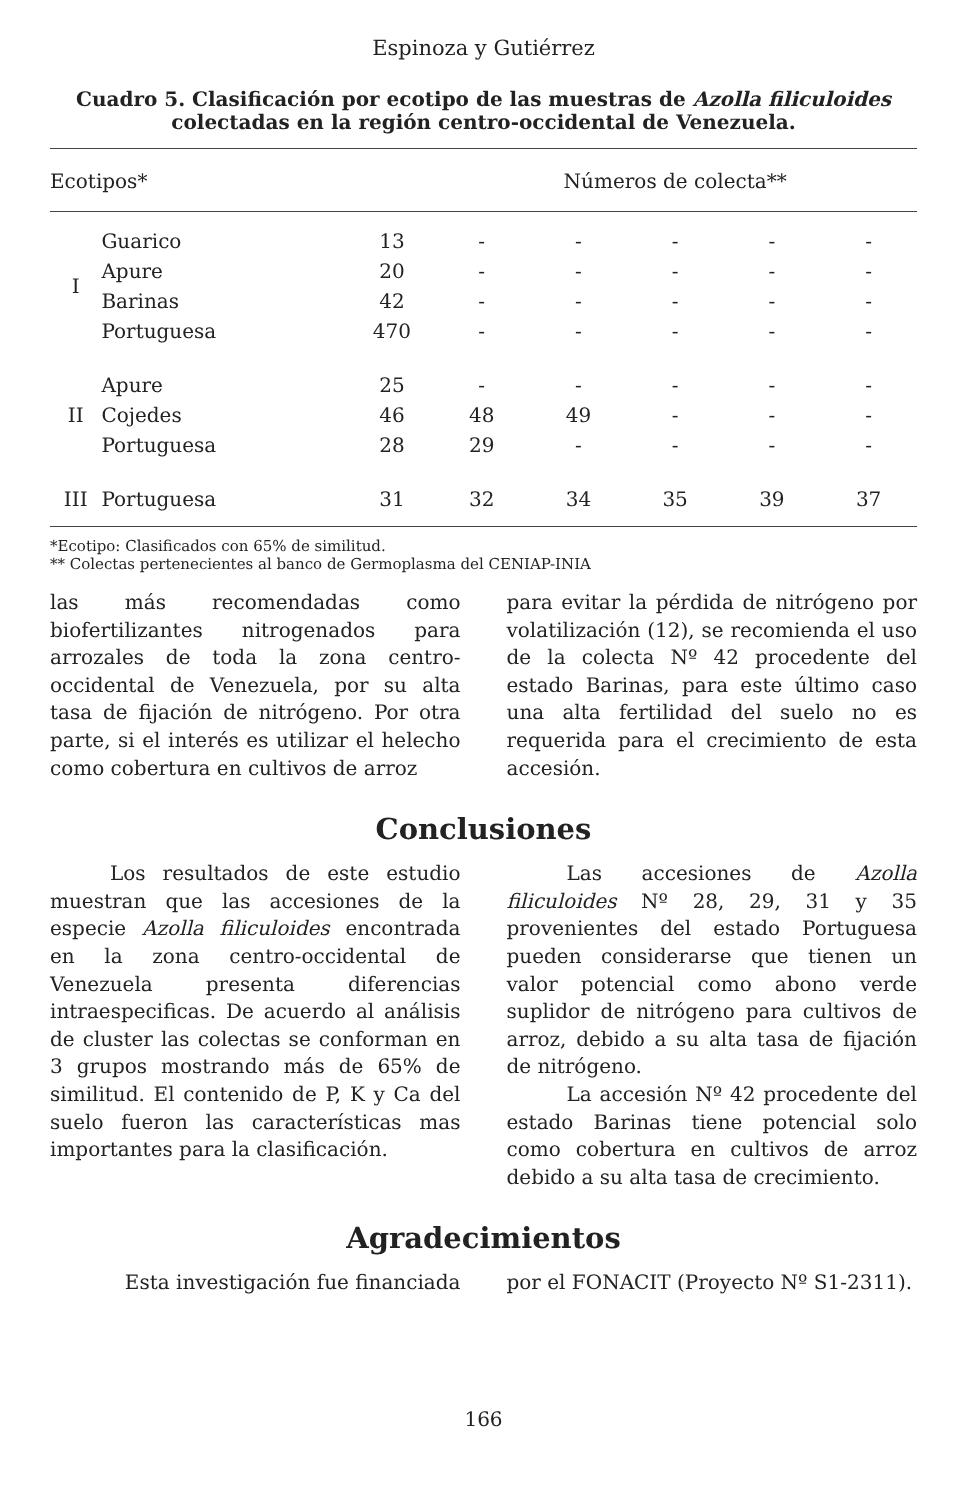Espinoza y Gutiérrez
Cuadro 5. Clasificación por ecotipo de las muestras de Azolla filiculoides
colectadas en la región centro-occidental de Venezuela.
| Ecotipos* | | | Números de colecta** | | | | |
| --- | --- | --- | --- | --- | --- | --- | --- |
| I | Guarico | 13 | - | - | - | - | - |
| | Apure | 20 | - | - | - | - | - |
| | Barinas | 42 | - | - | - | - | - |
| | Portuguesa | 470 | - | - | - | - | - |
| II | Apure | 25 | - | - | - | - | - |
| | Cojedes | 46 | 48 | 49 | - | - | - |
| | Portuguesa | 28 | 29 | - | - | - | - |
| III | Portuguesa | 31 | 32 | 34 | 35 | 39 | 37 |
*Ecotipo: Clasificados con 65% de similitud.
** Colectas pertenecientes al banco de Germoplasma del CENIAP-INIA
las más recomendadas como biofertilizantes nitrogenados para arrozales de toda la zona centro-occidental de Venezuela, por su alta tasa de fijación de nitrógeno. Por otra parte, si el interés es utilizar el helecho como cobertura en cultivos de arroz
para evitar la pérdida de nitrógeno por volatilización (12), se recomienda el uso de la colecta Nº 42 procedente del estado Barinas, para este último caso una alta fertilidad del suelo no es requerida para el crecimiento de esta accesión.
Conclusiones
Los resultados de este estudio muestran que las accesiones de la especie Azolla filiculoides encontrada en la zona centro-occidental de Venezuela presenta diferencias intraespecificas. De acuerdo al análisis de cluster las colectas se conforman en 3 grupos mostrando más de 65% de similitud. El contenido de P, K y Ca del suelo fueron las características mas importantes para la clasificación.
Las accesiones de Azolla filiculoides Nº 28, 29, 31 y 35 provenientes del estado Portuguesa pueden considerarse que tienen un valor potencial como abono verde suplidor de nitrógeno para cultivos de arroz, debido a su alta tasa de fijación de nitrógeno.
La accesión Nº 42 procedente del estado Barinas tiene potencial solo como cobertura en cultivos de arroz debido a su alta tasa de crecimiento.
Agradecimientos
Esta investigación fue financiada
por el FONACIT (Proyecto Nº S1-2311).
166